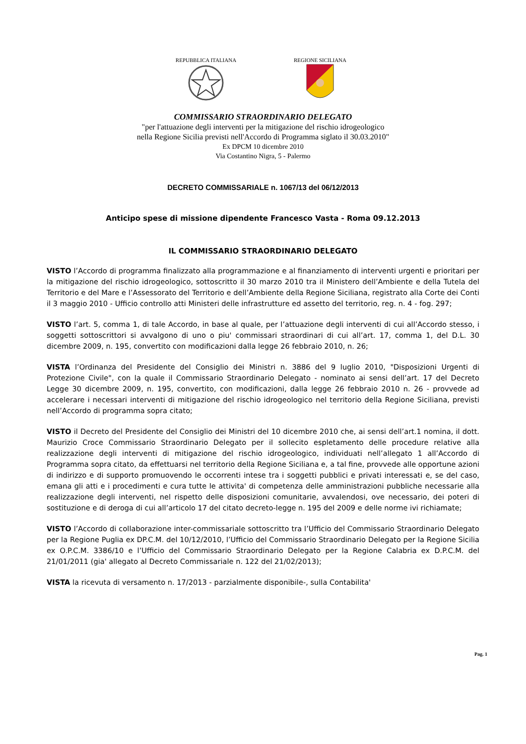REPUBBLICA ITALIANA
REGIONE SICILIANA
COMMISSARIO STRAORDINARIO DELEGATO
"per l'attuazione degli interventi per la mitigazione del rischio idrogeologico
nella Regione Sicilia previsti nell'Accordo di Programma siglato il 30.03.2010"
Ex DPCM 10 dicembre 2010
Via Costantino Nigra, 5 - Palermo
DECRETO COMMISSARIALE n. 1067/13 del 06/12/2013
Anticipo spese di missione dipendente Francesco Vasta - Roma 09.12.2013
IL COMMISSARIO STRAORDINARIO DELEGATO
VISTO l’Accordo di programma finalizzato alla programmazione e al finanziamento di interventi urgenti e prioritari per la mitigazione del rischio idrogeologico, sottoscritto il 30 marzo 2010 tra il Ministero dell’Ambiente e della Tutela del Territorio e del Mare e l’Assessorato del Territorio e dell’Ambiente della Regione Siciliana, registrato alla Corte dei Conti il 3 maggio 2010 - Ufficio controllo atti Ministeri delle infrastrutture ed assetto del territorio, reg. n. 4 - fog. 297;
VISTO l’art. 5, comma 1, di tale Accordo, in base al quale, per l’attuazione degli interventi di cui all’Accordo stesso, i soggetti sottoscrittori si avvalgono di uno o piu' commissari straordinari di cui all’art. 17, comma 1, del D.L. 30 dicembre 2009, n. 195, convertito con modificazioni dalla legge 26 febbraio 2010, n. 26;
VISTA l’Ordinanza del Presidente del Consiglio dei Ministri n. 3886 del 9 luglio 2010, "Disposizioni Urgenti di Protezione Civile", con la quale il Commissario Straordinario Delegato - nominato ai sensi dell’art. 17 del Decreto Legge 30 dicembre 2009, n. 195, convertito, con modificazioni, dalla legge 26 febbraio 2010 n. 26 - provvede ad accelerare i necessari interventi di mitigazione del rischio idrogeologico nel territorio della Regione Siciliana, previsti nell’Accordo di programma sopra citato;
VISTO il Decreto del Presidente del Consiglio dei Ministri del 10 dicembre 2010 che, ai sensi dell’art.1 nomina, il dott. Maurizio Croce Commissario Straordinario Delegato per il sollecito espletamento delle procedure relative alla realizzazione degli interventi di mitigazione del rischio idrogeologico, individuati nell’allegato 1 all’Accordo di Programma sopra citato, da effettuarsi nel territorio della Regione Siciliana e, a tal fine, provvede alle opportune azioni di indirizzo e di supporto promuovendo le occorrenti intese tra i soggetti pubblici e privati interessati e, se del caso, emana gli atti e i procedimenti e cura tutte le attivita' di competenza delle amministrazioni pubbliche necessarie alla realizzazione degli interventi, nel rispetto delle disposizioni comunitarie, avvalendosi, ove necessario, dei poteri di sostituzione e di deroga di cui all’articolo 17 del citato decreto-legge n. 195 del 2009 e delle norme ivi richiamate;
VISTO l’Accordo di collaborazione inter-commissariale sottoscritto tra l’Ufficio del Commissario Straordinario Delegato per la Regione Puglia ex DP.C.M. del 10/12/2010, l’Ufficio del Commissario Straordinario Delegato per la Regione Sicilia ex O.P.C.M. 3386/10 e l’Ufficio del Commissario Straordinario Delegato per la Regione Calabria ex D.P.C.M. del 21/01/2011 (gia' allegato al Decreto Commissariale n. 122 del 21/02/2013);
VISTA la ricevuta di versamento n. 17/2013 - parzialmente disponibile-, sulla Contabilita'
Pag. 1